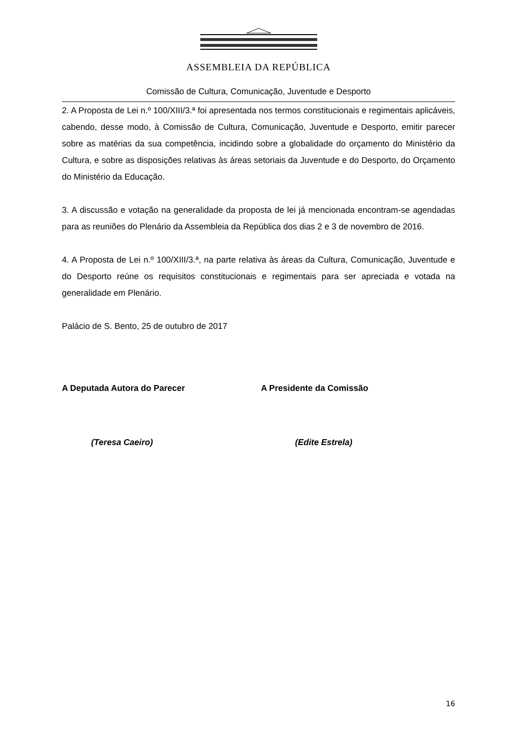ASSEMBLEIA DA REPÚBLICA
Comissão de Cultura, Comunicação, Juventude e Desporto
2. A Proposta de Lei n.º 100/XIII/3.ª foi apresentada nos termos constitucionais e regimentais aplicáveis, cabendo, desse modo, à Comissão de Cultura, Comunicação, Juventude e Desporto, emitir parecer sobre as matérias da sua competência, incidindo sobre a globalidade do orçamento do Ministério da Cultura, e sobre as disposições relativas às áreas setoriais da Juventude e do Desporto, do Orçamento do Ministério da Educação.
3. A discussão e votação na generalidade da proposta de lei já mencionada encontram-se agendadas para as reuniões do Plenário da Assembleia da República dos dias 2 e 3 de novembro de 2016.
4. A Proposta de Lei n.º 100/XIII/3.ª, na parte relativa às áreas da Cultura, Comunicação, Juventude e do Desporto reúne os requisitos constitucionais e regimentais para ser apreciada e votada na generalidade em Plenário.
Palácio de S. Bento, 25 de outubro de 2017
A Deputada Autora do Parecer
(Teresa Caeiro)
A Presidente da Comissão
(Edite Estrela)
16